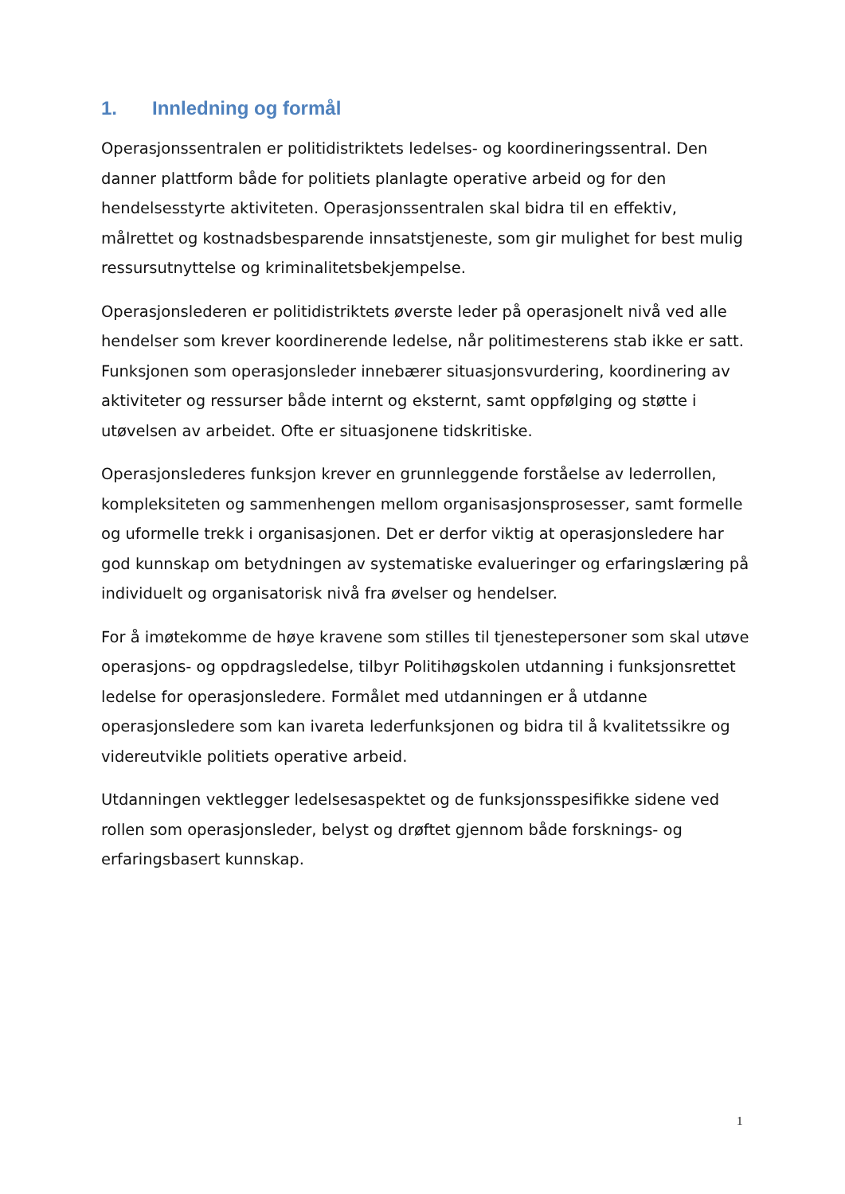1. Innledning og formål
Operasjonssentralen er politidistriktets ledelses- og koordineringssentral. Den danner plattform både for politiets planlagte operative arbeid og for den hendelsesstyrte aktiviteten. Operasjonssentralen skal bidra til en effektiv, målrettet og kostnadsbesparende innsatstjeneste, som gir mulighet for best mulig ressursutnyttelse og kriminalitetsbekjempelse.
Operasjonslederen er politidistriktets øverste leder på operasjonelt nivå ved alle hendelser som krever koordinerende ledelse, når politimesterens stab ikke er satt. Funksjonen som operasjonsleder innebærer situasjonsvurdering, koordinering av aktiviteter og ressurser både internt og eksternt, samt oppfølging og støtte i utøvelsen av arbeidet. Ofte er situasjonene tidskritiske.
Operasjonslederes funksjon krever en grunnleggende forståelse av lederrollen, kompleksiteten og sammenhengen mellom organisasjonsprosesser, samt formelle og uformelle trekk i organisasjonen. Det er derfor viktig at operasjonsledere har god kunnskap om betydningen av systematiske evalueringer og erfaringslæring på individuelt og organisatorisk nivå fra øvelser og hendelser.
For å imøtekomme de høye kravene som stilles til tjenestepersoner som skal utøve operasjons- og oppdragsledelse, tilbyr Politihøgskolen utdanning i funksjonsrettet ledelse for operasjonsledere. Formålet med utdanningen er å utdanne operasjonsledere som kan ivareta lederfunksjonen og bidra til å kvalitetssikre og videreutvikle politiets operative arbeid.
Utdanningen vektlegger ledelsesaspektet og de funksjonsspesifikke sidene ved rollen som operasjonsleder, belyst og drøftet gjennom både forsknings- og erfaringsbasert kunnskap.
1